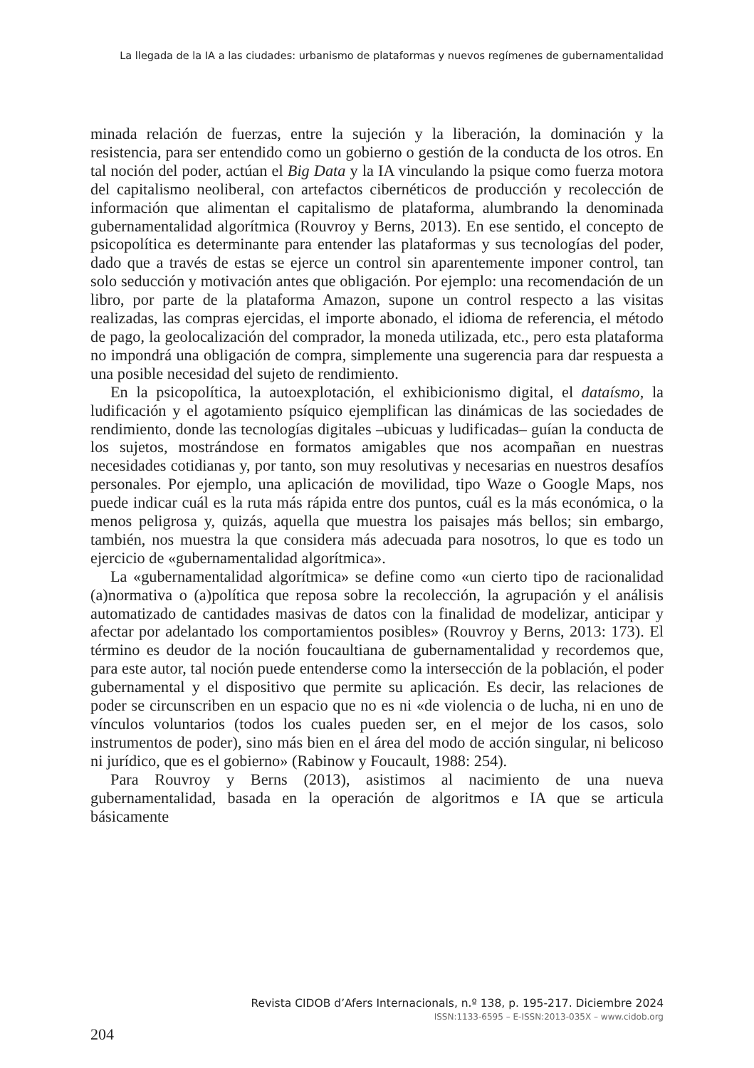La llegada de la IA a las ciudades: urbanismo de plataformas y nuevos regímenes de gubernamentalidad
minada relación de fuerzas, entre la sujeción y la liberación, la dominación y la resistencia, para ser entendido como un gobierno o gestión de la conducta de los otros. En tal noción del poder, actúan el Big Data y la IA vinculando la psique como fuerza motora del capitalismo neoliberal, con artefactos cibernéticos de producción y recolección de información que alimentan el capitalismo de plataforma, alumbrando la denominada gubernamentalidad algorítmica (Rouvroy y Berns, 2013). En ese sentido, el concepto de psicopolítica es determinante para entender las plataformas y sus tecnologías del poder, dado que a través de estas se ejerce un control sin aparentemente imponer control, tan solo seducción y motivación antes que obligación. Por ejemplo: una recomendación de un libro, por parte de la plataforma Amazon, supone un control respecto a las visitas realizadas, las compras ejercidas, el importe abonado, el idioma de referencia, el método de pago, la geolocalización del comprador, la moneda utilizada, etc., pero esta plataforma no impondrá una obligación de compra, simplemente una sugerencia para dar respuesta a una posible necesidad del sujeto de rendimiento.
En la psicopolítica, la autoexplotación, el exhibicionismo digital, el dataísmo, la ludificación y el agotamiento psíquico ejemplifican las dinámicas de las sociedades de rendimiento, donde las tecnologías digitales –ubicuas y ludificadas– guían la conducta de los sujetos, mostrándose en formatos amigables que nos acompañan en nuestras necesidades cotidianas y, por tanto, son muy resolutivas y necesarias en nuestros desafíos personales. Por ejemplo, una aplicación de movilidad, tipo Waze o Google Maps, nos puede indicar cuál es la ruta más rápida entre dos puntos, cuál es la más económica, o la menos peligrosa y, quizás, aquella que muestra los paisajes más bellos; sin embargo, también, nos muestra la que considera más adecuada para nosotros, lo que es todo un ejercicio de «gubernamentalidad algorítmica».
La «gubernamentalidad algorítmica» se define como «un cierto tipo de racionalidad (a)normativa o (a)política que reposa sobre la recolección, la agrupación y el análisis automatizado de cantidades masivas de datos con la finalidad de modelizar, anticipar y afectar por adelantado los comportamientos posibles» (Rouvroy y Berns, 2013: 173). El término es deudor de la noción foucaultiana de gubernamentalidad y recordemos que, para este autor, tal noción puede entenderse como la intersección de la población, el poder gubernamental y el dispositivo que permite su aplicación. Es decir, las relaciones de poder se circunscriben en un espacio que no es ni «de violencia o de lucha, ni en uno de vínculos voluntarios (todos los cuales pueden ser, en el mejor de los casos, solo instrumentos de poder), sino más bien en el área del modo de acción singular, ni belicoso ni jurídico, que es el gobierno» (Rabinow y Foucault, 1988: 254).
Para Rouvroy y Berns (2013), asistimos al nacimiento de una nueva gubernamentalidad, basada en la operación de algoritmos e IA que se articula básicamente
Revista CIDOB d’Afers Internacionals, n.º 138, p. 195-217. Diciembre 2024
ISSN:1133-6595 – E-ISSN:2013-035X – www.cidob.org
204